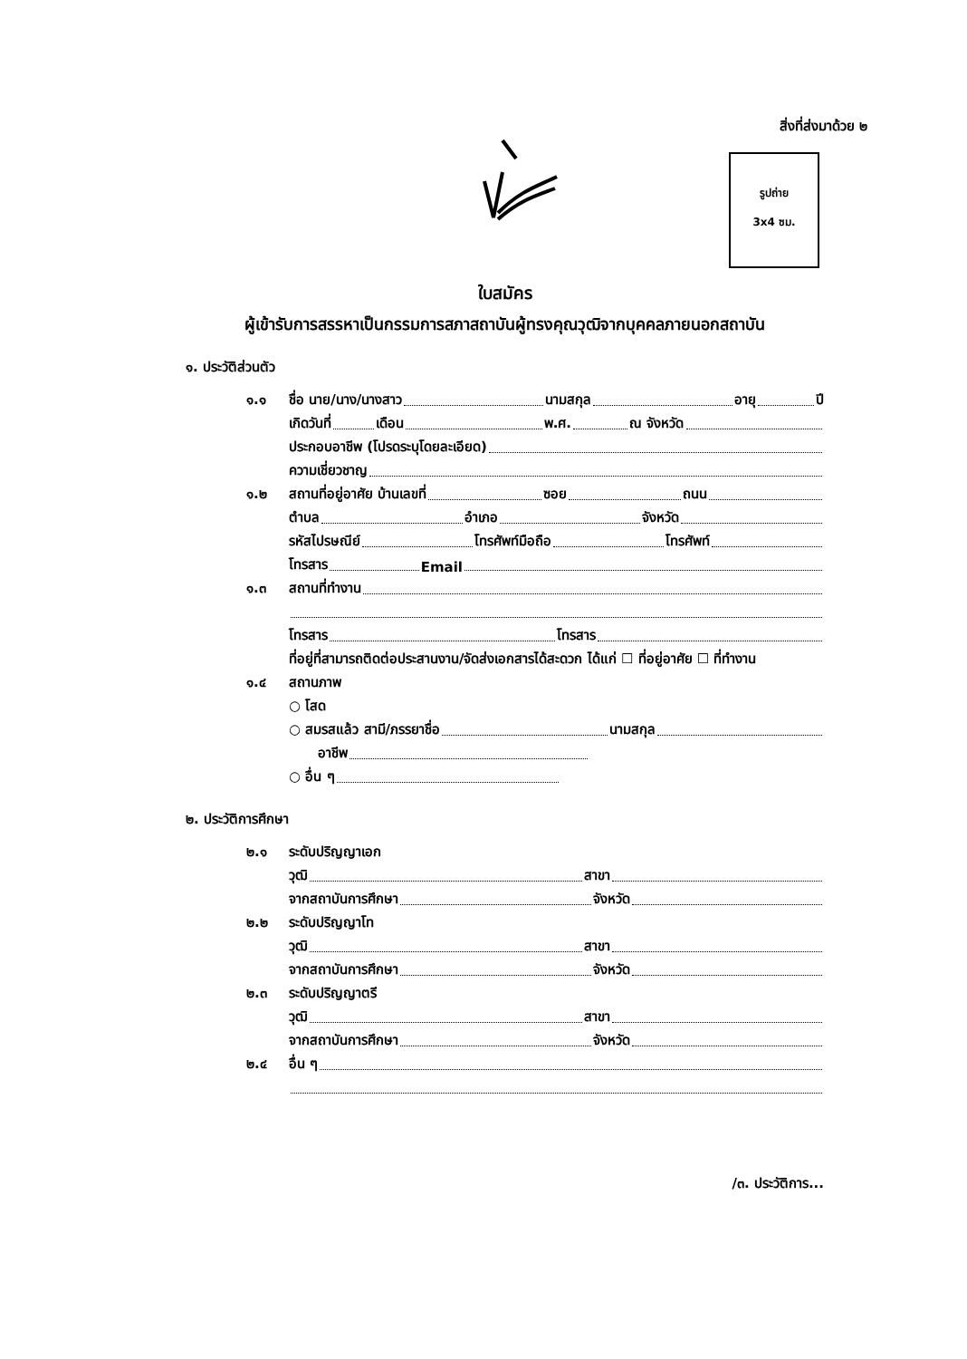สิ่งที่ส่งมาด้วย ๒
รูปถ่าย
3x4 ซม.
ใบสมัคร
ผู้เข้ารับการสรรหาเป็นกรรมการสภาสถาบันผู้ทรงคุณวุฒิจากบุคคลภายนอกสถาบัน
๑. ประวัติส่วนตัว
๑.๑ ชื่อ นาย/นาง/นางสาว นามสกุล อายุ ปี
เกิดวันที่ เดือน พ.ศ. ณ จังหวัด
ประกอบอาชีพ (โปรดระบุโดยละเอียด)
ความเชี่ยวชาญ
๑.๒ สถานที่อยู่อาศัย บ้านเลขที่ ซอย ถนน
ตำบล อำเภอ จังหวัด
รหัสไปรษณีย์ โทรศัพท์มือถือ โทรศัพท์
โทรสาร Email
๑.๓ สถานที่ทำงาน
โทรสาร โทรสาร
ที่อยู่ที่สามารถติดต่อประสานงาน/จัดส่งเอกสารได้สะดวก ได้แก่ ☐ ที่อยู่อาศัย ☐ ที่ทำงาน
๑.๔ สถานภาพ
○ โสด
○ สมรสแล้ว สามี/ภรรยาชื่อ นามสกุล
อาชีพ
○ อื่น ๆ
๒. ประวัติการศึกษา
๒.๑ ระดับปริญญาเอก
วุฒิ สาขา
จากสถาบันการศึกษา จังหวัด
๒.๒ ระดับปริญญาโท
วุฒิ สาขา
จากสถาบันการศึกษา จังหวัด
๒.๓ ระดับปริญญาตรี
วุฒิ สาขา
จากสถาบันการศึกษา จังหวัด
๒.๔ อื่น ๆ
/๓. ประวัติการ...